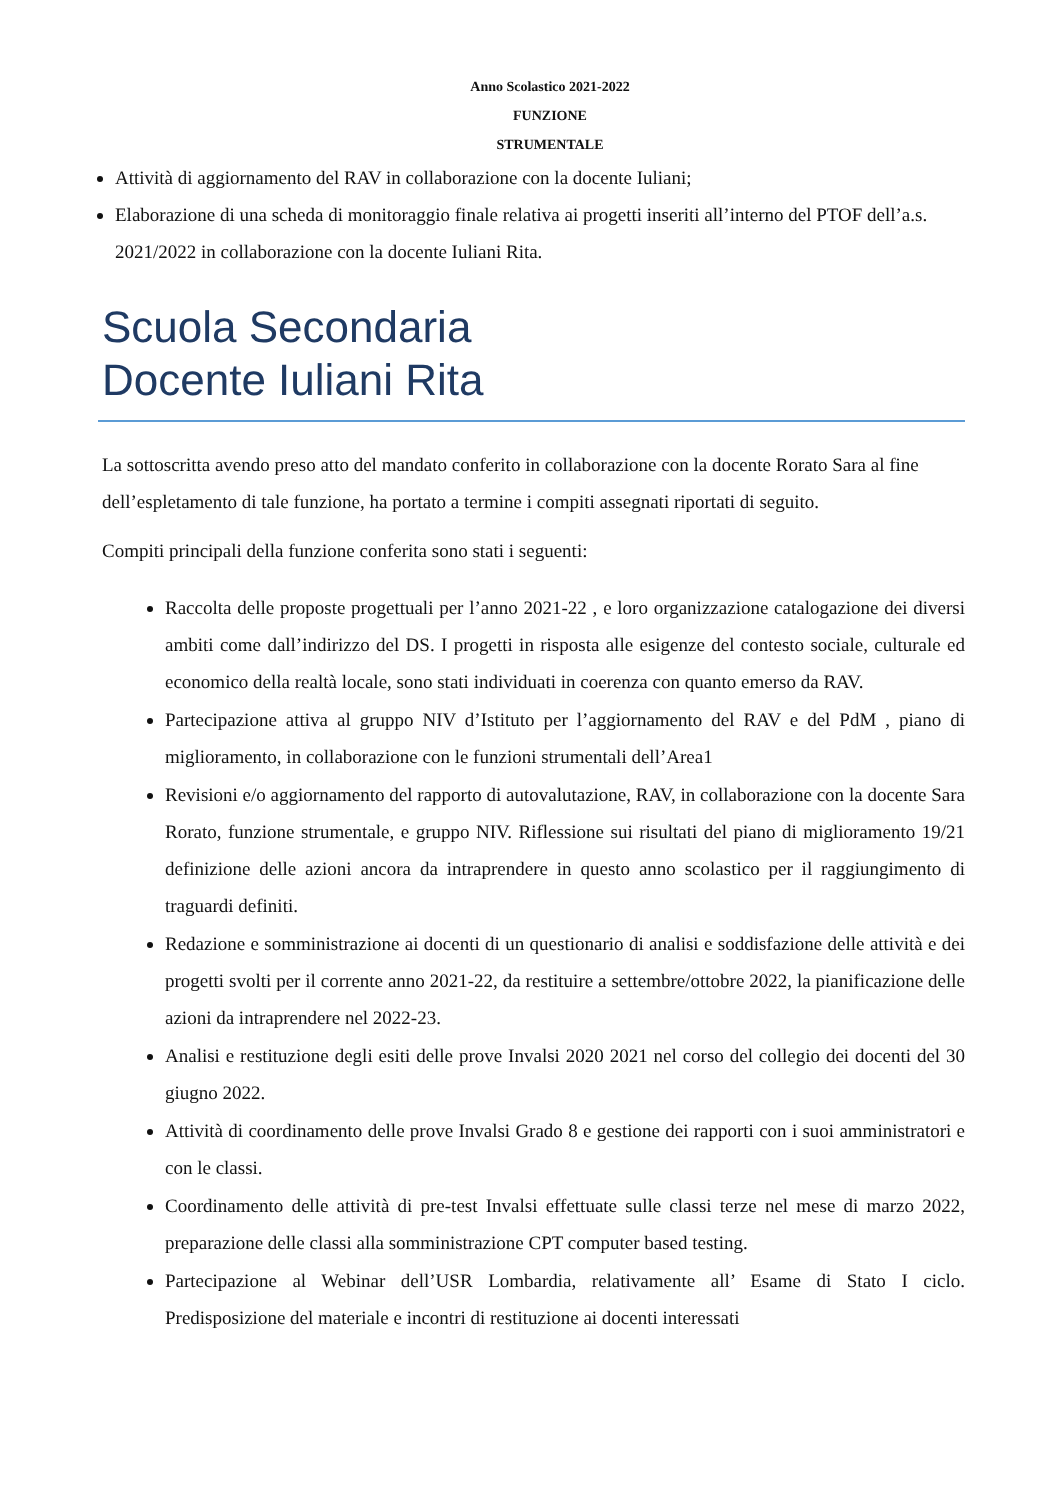Anno Scolastico 2021-2022
FUNZIONE
STRUMENTALE
Attività di aggiornamento del RAV in collaborazione con la docente Iuliani;
Elaborazione di una scheda di monitoraggio finale relativa ai progetti inseriti all’interno del PTOF dell’a.s. 2021/2022 in collaborazione con la docente Iuliani Rita.
Scuola Secondaria
Docente Iuliani Rita
La sottoscritta avendo preso atto del mandato conferito in collaborazione con la docente Rorato Sara al fine dell’espletamento di tale funzione, ha portato a termine i compiti assegnati riportati di seguito.
Compiti principali della funzione conferita sono stati i seguenti:
Raccolta delle proposte progettuali per l’anno 2021-22 , e loro organizzazione catalogazione dei diversi ambiti come dall’indirizzo del DS. I progetti in risposta alle esigenze del contesto sociale, culturale ed economico della realtà locale, sono stati individuati in coerenza con quanto emerso da RAV.
Partecipazione attiva al gruppo NIV d’Istituto per l’aggiornamento del RAV e del PdM , piano di miglioramento, in collaborazione con le funzioni strumentali dell’Area1
Revisioni e/o aggiornamento del rapporto di autovalutazione, RAV, in collaborazione con la docente Sara Rorato, funzione strumentale, e gruppo NIV. Riflessione sui risultati del piano di miglioramento 19/21 definizione delle azioni ancora da intraprendere in questo anno scolastico per il raggiungimento di traguardi definiti.
Redazione e somministrazione ai docenti di un questionario di analisi e soddisfazione delle attività e dei progetti svolti per il corrente anno 2021-22, da restituire a settembre/ottobre 2022, la pianificazione delle azioni da intraprendere nel 2022-23.
Analisi e restituzione degli esiti delle prove Invalsi 2020 2021 nel corso del collegio dei docenti del 30 giugno 2022.
Attività di coordinamento delle prove Invalsi Grado 8 e gestione dei rapporti con i suoi amministratori e con le classi.
Coordinamento delle attività di pre-test Invalsi effettuate sulle classi terze nel mese di marzo 2022, preparazione delle classi alla somministrazione CPT computer based testing.
Partecipazione al Webinar dell’USR Lombardia, relativamente all’ Esame di Stato I ciclo. Predisposizione del materiale e incontri di restituzione ai docenti interessati